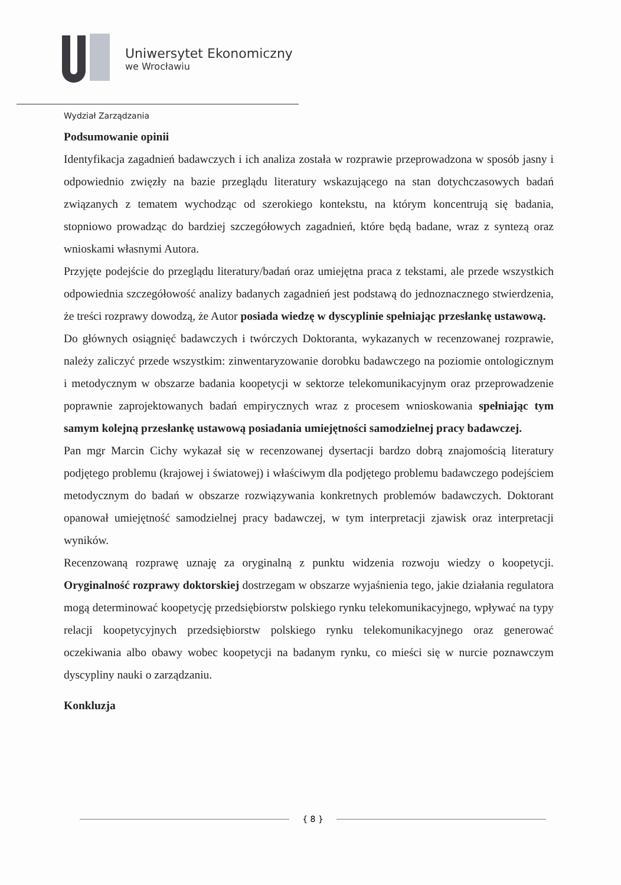Uniwersytet Ekonomiczny
we Wrocławiu
Wydział Zarządzania
Podsumowanie opinii
Identyfikacja zagadnień badawczych i ich analiza została w rozprawie przeprowadzona w sposób jasny i odpowiednio zwięzły na bazie przeglądu literatury wskazującego na stan dotychczasowych badań związanych z tematem wychodząc od szerokiego kontekstu, na którym koncentrują się badania, stopniowo prowadząc do bardziej szczegółowych zagadnień, które będą badane, wraz z syntezą oraz wnioskami własnymi Autora.
Przyjęte podejście do przeglądu literatury/badań oraz umiejętna praca z tekstami, ale przede wszystkich odpowiednia szczegółowość analizy badanych zagadnień jest podstawą do jednoznacznego stwierdzenia, że treści rozprawy dowodzą, że Autor posiada wiedzę w dyscyplinie spełniając przesłankę ustawową.
Do głównych osiągnięć badawczych i twórczych Doktoranta, wykazanych w recenzowanej rozprawie, należy zaliczyć przede wszystkim: zinwentaryzowanie dorobku badawczego na poziomie ontologicznym i metodycznym w obszarze badania koopetycji w sektorze telekomunikacyjnym oraz przeprowadzenie poprawnie zaprojektowanych badań empirycznych wraz z procesem wnioskowania spełniając tym samym kolejną przesłankę ustawową posiadania umiejętności samodzielnej pracy badawczej.
Pan mgr Marcin Cichy wykazał się w recenzowanej dysertacji bardzo dobrą znajomością literatury podjętego problemu (krajowej i światowej) i właściwym dla podjętego problemu badawczego podejściem metodycznym do badań w obszarze rozwiązywania konkretnych problemów badawczych. Doktorant opanował umiejętność samodzielnej pracy badawczej, w tym interpretacji zjawisk oraz interpretacji wyników.
Recenzowaną rozprawę uznaję za oryginalną z punktu widzenia rozwoju wiedzy o koopetycji. Oryginalność rozprawy doktorskiej dostrzegam w obszarze wyjaśnienia tego, jakie działania regulatora mogą determinować koopetycję przedsiębiorstw polskiego rynku telekomunikacyjnego, wpływać na typy relacji koopetycyjnych przedsiębiorstw polskiego rynku telekomunikacyjnego oraz generować oczekiwania albo obawy wobec koopetycji na badanym rynku, co mieści się w nurcie poznawczym dyscypliny nauki o zarządzaniu.
Konkluzja
{ 8 }